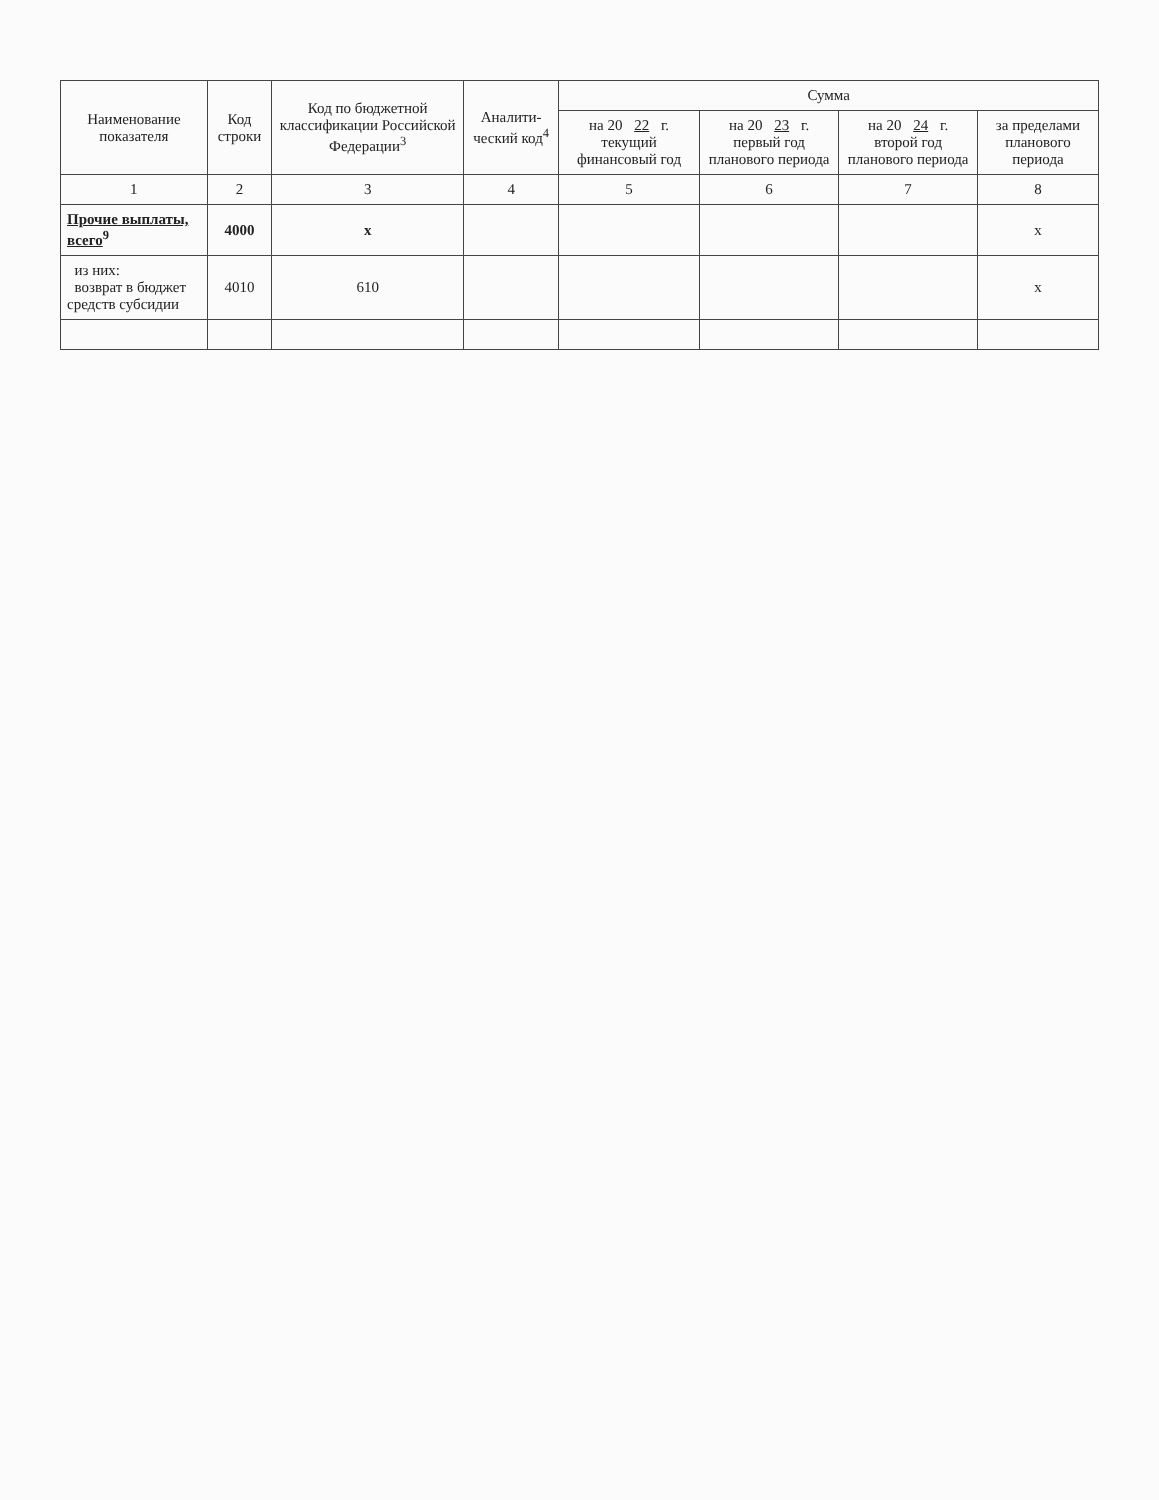| Наименование показателя | Код строки | Код по бюджетной классификации Российской Федерации<sup>3</sup> | Аналити-ческий код<sup>4</sup> | Сумма | | | |
| --- | --- | --- | --- | --- | --- | --- | --- |
| | | | | на 20 22 г. текущий финансовый год | на 20 23 г. первый год планового периода | на 20 24 г. второй год планового периода | за пределами планового периода |
| 1 | 2 | 3 | 4 | 5 | 6 | 7 | 8 |
| Прочие выплаты, всего<sup>9</sup> | 4000 | x | | | | | x |
| из них: возврат в бюджет средств субсидии | 4010 | 610 | | | | | x |